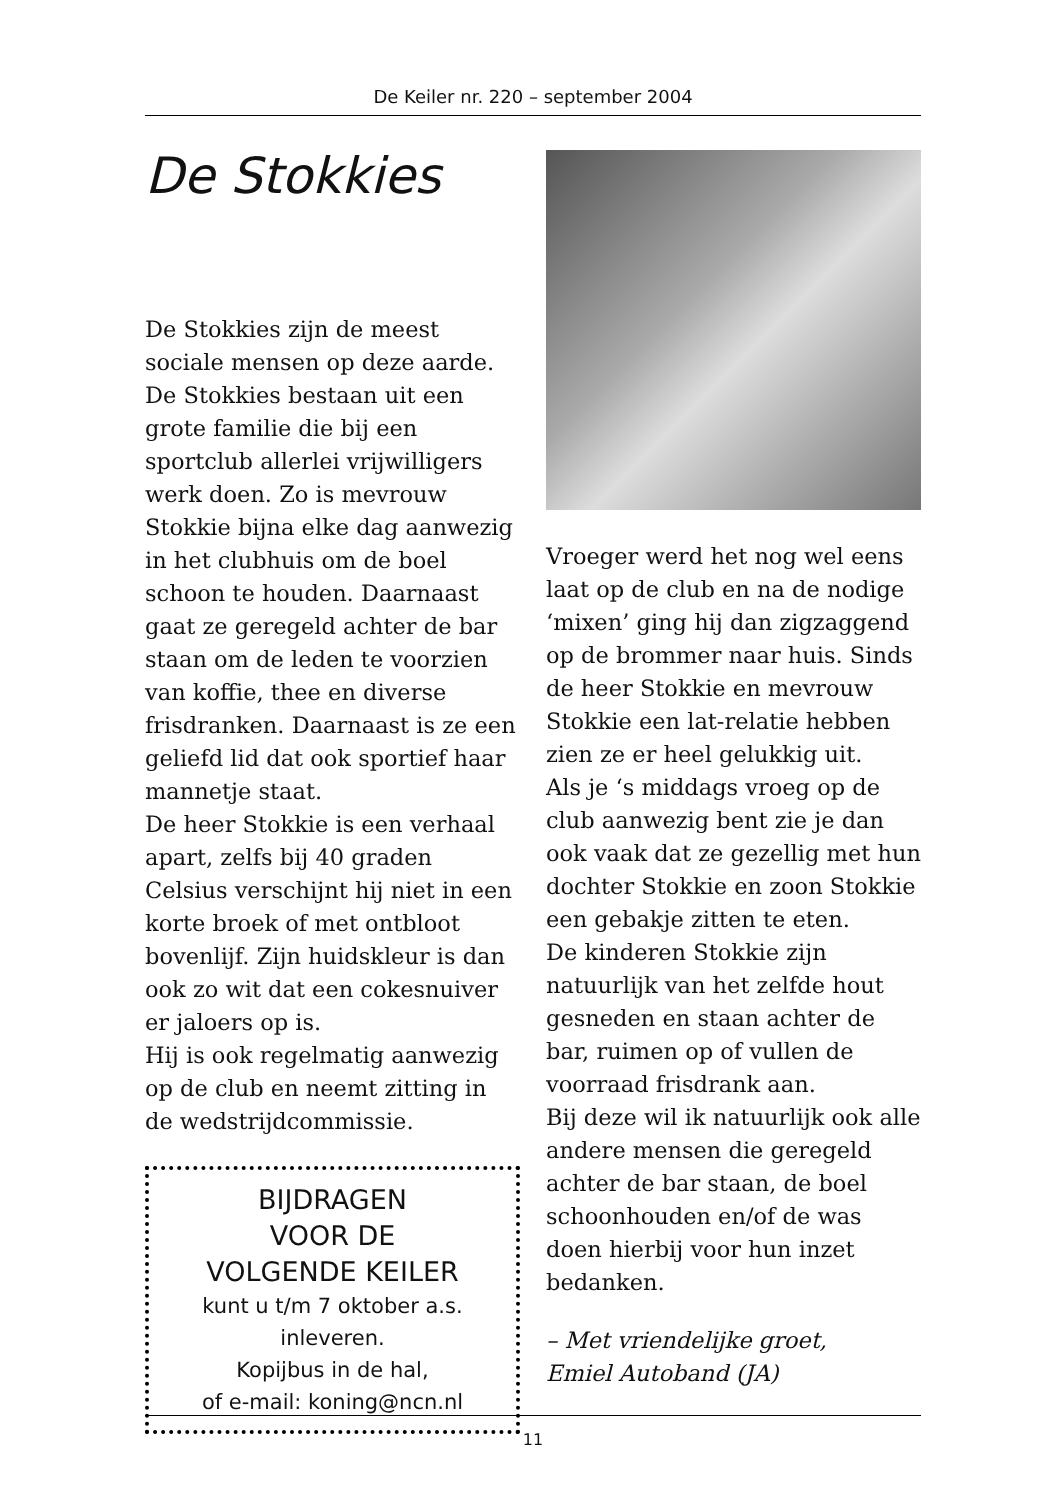De Keiler nr. 220 – september 2004
De Stokkies
De Stokkies zijn de meest sociale mensen op deze aarde. De Stokkies bestaan uit een grote familie die bij een sportclub allerlei vrijwilligers werk doen. Zo is mevrouw Stokkie bijna elke dag aanwezig in het clubhuis om de boel schoon te houden. Daarnaast gaat ze geregeld achter de bar staan om de leden te voorzien van koffie, thee en diverse frisdranken. Daarnaast is ze een geliefd lid dat ook sportief haar mannetje staat.
De heer Stokkie is een verhaal apart, zelfs bij 40 graden Celsius verschijnt hij niet in een korte broek of met ontbloot bovenlijf. Zijn huidskleur is dan ook zo wit dat een cokesnuiver er jaloers op is.
Hij is ook regelmatig aanwezig op de club en neemt zitting in de wedstrijdcommissie.
BIJDRAGEN
VOOR DE
VOLGENDE KEILER
kunt u t/m 7 oktober a.s.
inleveren.
Kopijbus in de hal,
of e-mail: koning@ncn.nl
Vroeger werd het nog wel eens laat op de club en na de nodige ‘mixen’ ging hij dan zigzaggend op de brommer naar huis. Sinds de heer Stokkie en mevrouw Stokkie een lat-relatie hebben zien ze er heel gelukkig uit.
Als je ‘s middags vroeg op de club aanwezig bent zie je dan ook vaak dat ze gezellig met hun dochter Stokkie en zoon Stokkie een gebakje zitten te eten.
De kinderen Stokkie zijn natuurlijk van het zelfde hout gesneden en staan achter de bar, ruimen op of vullen de voorraad frisdrank aan.
Bij deze wil ik natuurlijk ook alle andere mensen die geregeld achter de bar staan, de boel schoonhouden en/of de was doen hierbij voor hun inzet bedanken.
– Met vriendelijke groet,
Emiel Autoband (JA)
11